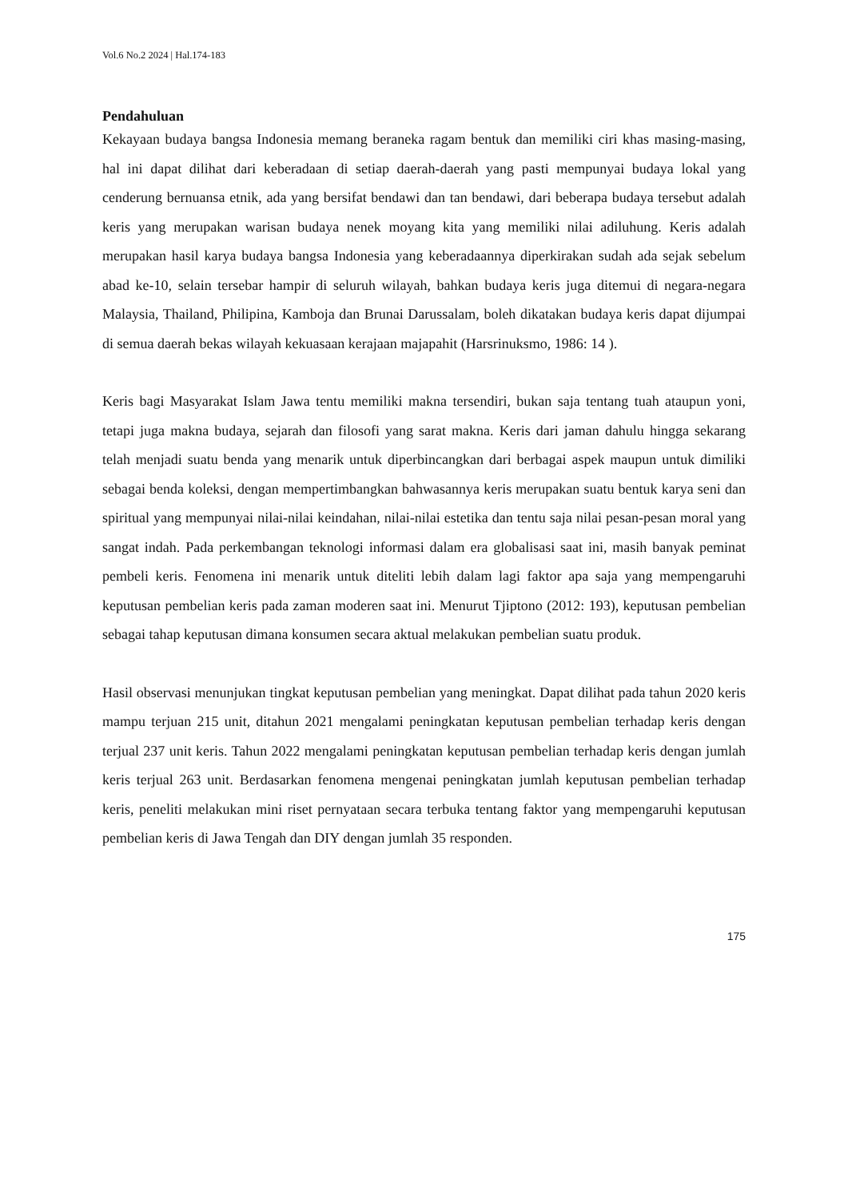Vol.6 No.2 2024 | Hal.174-183
Pendahuluan
Kekayaan budaya bangsa Indonesia memang beraneka ragam bentuk dan memiliki ciri khas masing-masing, hal ini dapat dilihat dari keberadaan di setiap daerah-daerah yang pasti mempunyai budaya lokal yang cenderung bernuansa etnik, ada yang bersifat bendawi dan tan bendawi, dari beberapa budaya tersebut adalah keris yang merupakan warisan budaya nenek moyang kita yang memiliki nilai adiluhung. Keris adalah merupakan hasil karya budaya bangsa Indonesia yang keberadaannya diperkirakan sudah ada sejak sebelum abad ke-10, selain tersebar hampir di seluruh wilayah, bahkan budaya keris juga ditemui di negara-negara Malaysia, Thailand, Philipina, Kamboja dan Brunai Darussalam, boleh dikatakan budaya keris dapat dijumpai di semua daerah bekas wilayah kekuasaan kerajaan majapahit (Harsrinuksmo, 1986: 14 ).
Keris bagi Masyarakat Islam Jawa tentu memiliki makna tersendiri, bukan saja tentang tuah ataupun yoni, tetapi juga makna budaya, sejarah dan filosofi yang sarat makna. Keris dari jaman dahulu hingga sekarang telah menjadi suatu benda yang menarik untuk diperbincangkan dari berbagai aspek maupun untuk dimiliki sebagai benda koleksi, dengan mempertimbangkan bahwasannya keris merupakan suatu bentuk karya seni dan spiritual yang mempunyai nilai-nilai keindahan, nilai-nilai estetika dan tentu saja nilai pesan-pesan moral yang sangat indah. Pada perkembangan teknologi informasi dalam era globalisasi saat ini, masih banyak peminat pembeli keris. Fenomena ini menarik untuk diteliti lebih dalam lagi faktor apa saja yang mempengaruhi keputusan pembelian keris pada zaman moderen saat ini. Menurut Tjiptono (2012: 193), keputusan pembelian sebagai tahap keputusan dimana konsumen secara aktual melakukan pembelian suatu produk.
Hasil observasi menunjukan tingkat keputusan pembelian yang meningkat. Dapat dilihat pada tahun 2020 keris mampu terjuan 215 unit, ditahun 2021 mengalami peningkatan keputusan pembelian terhadap keris dengan terjual 237 unit keris. Tahun 2022 mengalami peningkatan keputusan pembelian terhadap keris dengan jumlah keris terjual 263 unit. Berdasarkan fenomena mengenai peningkatan jumlah keputusan pembelian terhadap keris, peneliti melakukan mini riset pernyataan secara terbuka tentang faktor yang mempengaruhi keputusan pembelian keris di Jawa Tengah dan DIY dengan jumlah 35 responden.
175